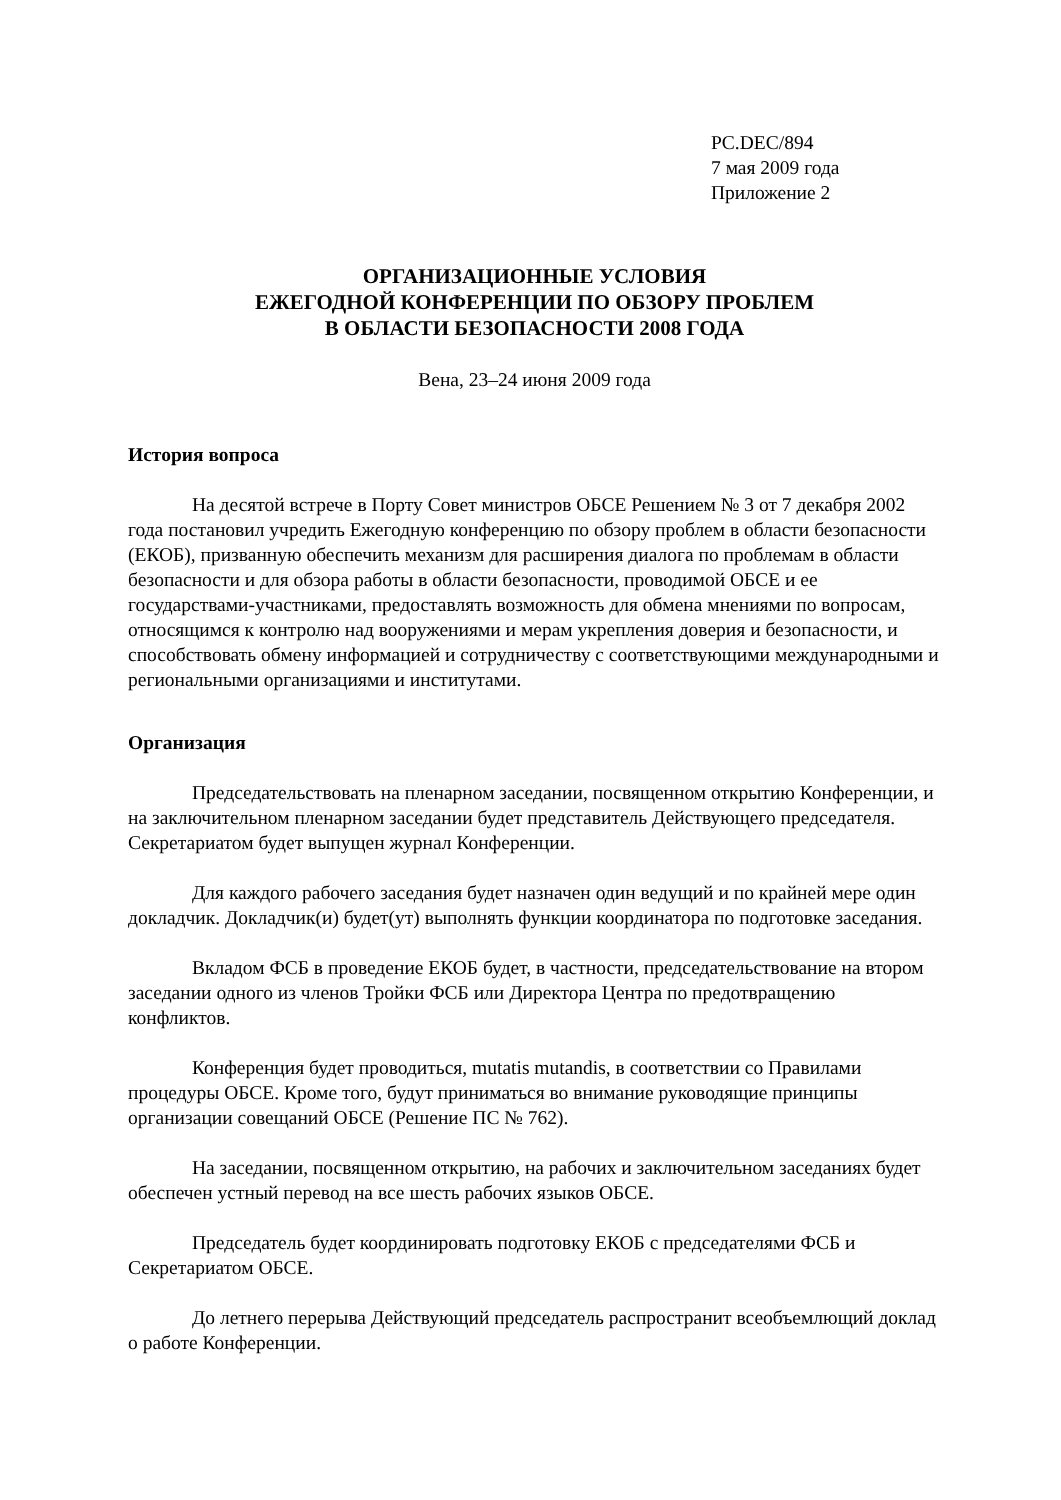PC.DEC/894
7 мая 2009 года
Приложение 2
ОРГАНИЗАЦИОННЫЕ УСЛОВИЯ
ЕЖЕГОДНОЙ КОНФЕРЕНЦИИ ПО ОБЗОРУ ПРОБЛЕМ
В ОБЛАСТИ БЕЗОПАСНОСТИ 2008 ГОДА
Вена, 23–24 июня 2009 года
История вопроса
На десятой встрече в Порту Совет министров ОБСЕ Решением № 3 от 7 декабря 2002 года постановил учредить Ежегодную конференцию по обзору проблем в области безопасности (ЕКОБ), призванную обеспечить механизм для расширения диалога по проблемам в области безопасности и для обзора работы в области безопасности, проводимой ОБСЕ и ее государствами-участниками, предоставлять возможность для обмена мнениями по вопросам, относящимся к контролю над вооружениями и мерам укрепления доверия и безопасности, и способствовать обмену информацией и сотрудничеству с соответствующими международными и региональными организациями и институтами.
Организация
Председательствовать на пленарном заседании, посвященном открытию Конференции, и на заключительном пленарном заседании будет представитель Действующего председателя. Секретариатом будет выпущен журнал Конференции.
Для каждого рабочего заседания будет назначен один ведущий и по крайней мере один докладчик. Докладчик(и) будет(ут) выполнять функции координатора по подготовке заседания.
Вкладом ФСБ в проведение ЕКОБ будет, в частности, председательствование на втором заседании одного из членов Тройки ФСБ или Директора Центра по предотвращению конфликтов.
Конференция будет проводиться, mutatis mutandis, в соответствии со Правилами процедуры ОБСЕ. Кроме того, будут приниматься во внимание руководящие принципы организации совещаний ОБСЕ (Решение ПС № 762).
На заседании, посвященном открытию, на рабочих и заключительном заседаниях будет обеспечен устный перевод на все шесть рабочих языков ОБСЕ.
Председатель будет координировать подготовку ЕКОБ с председателями ФСБ и Секретариатом ОБСЕ.
До летнего перерыва Действующий председатель распространит всеобъемлющий доклад о работе Конференции.